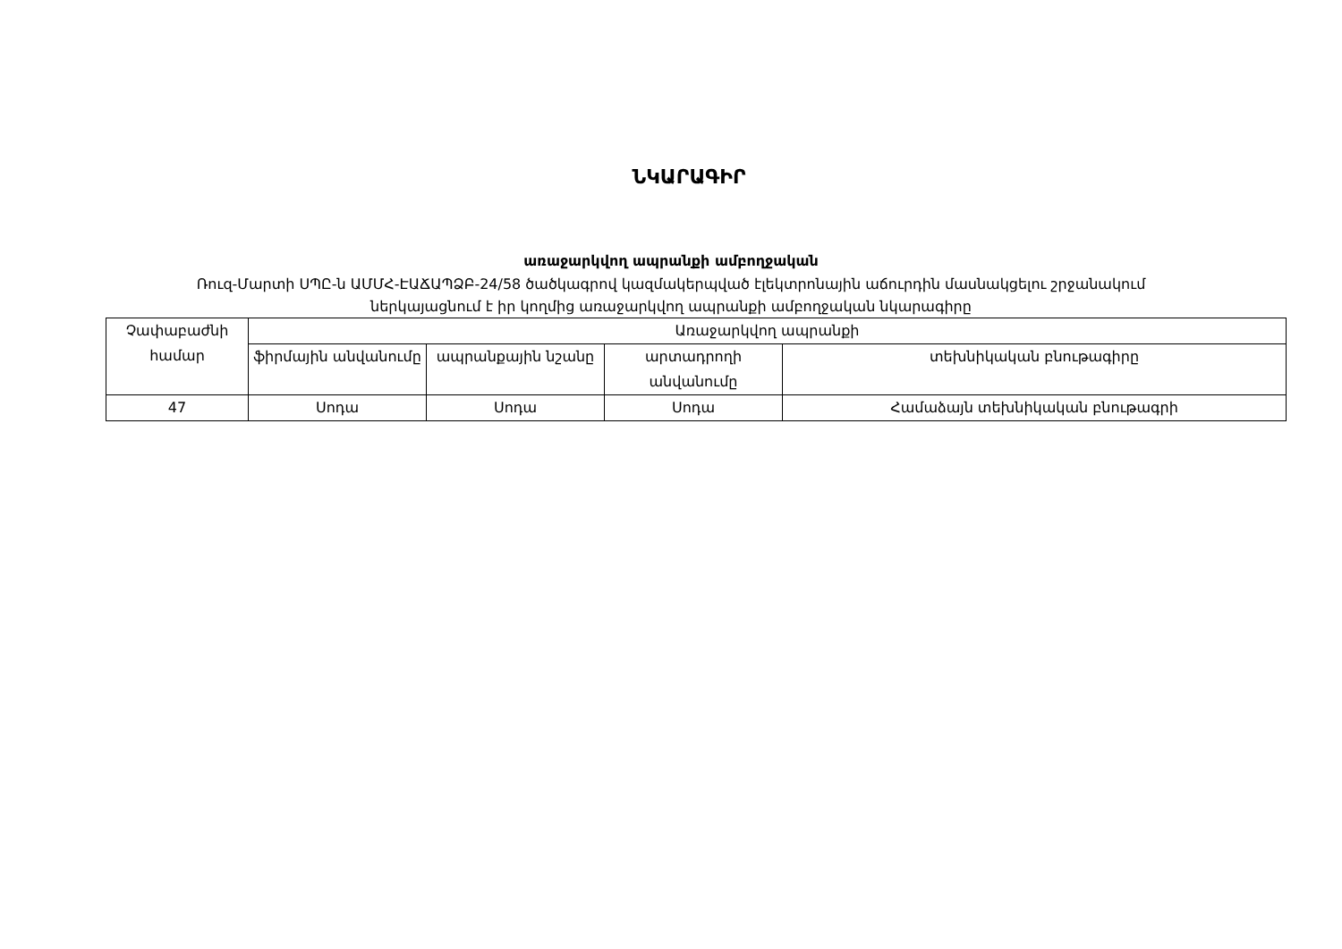ՆԿԱՐԱԳԻՐ
առաջարկվող ապրանքի ամբողջական
Ռուզ-Մարտի ՍՊԸ-ն ԱՄՄՀ-ԷԱՃԱՊՁԲ-24/58 ծածկագրով կազմակերպված էլեկտրոնային աճուրդին մասնակցելու շրջանակում
ներկայացնում է իր կողմից առաջարկվող ապրանքի ամբողջական նկարագիրը
| Չափաբաժնի համար | Առաջարկվող ապրանքի | | | |
| --- | --- | --- | --- | --- |
| | ֆիրմային անվանումը | ապրանքային նշանը | արտադրողի անվանումը | տեխնիկական բնութագիրը |
| 47 | Սոդա | Սոդա | Սոդա | Համաձայն տեխնիկական բնութագրի |